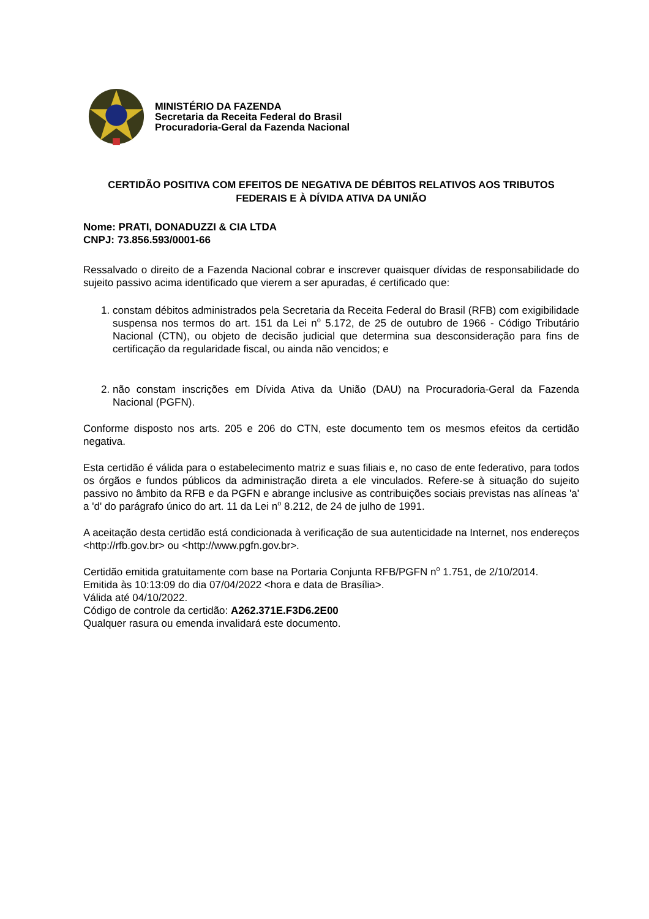MINISTÉRIO DA FAZENDA
Secretaria da Receita Federal do Brasil
Procuradoria-Geral da Fazenda Nacional
CERTIDÃO POSITIVA COM EFEITOS DE NEGATIVA DE DÉBITOS RELATIVOS AOS TRIBUTOS FEDERAIS E À DÍVIDA ATIVA DA UNIÃO
Nome: PRATI, DONADUZZI & CIA LTDA
CNPJ: 73.856.593/0001-66
Ressalvado o direito de a Fazenda Nacional cobrar e inscrever quaisquer dívidas de responsabilidade do sujeito passivo acima identificado que vierem a ser apuradas, é certificado que:
1. constam débitos administrados pela Secretaria da Receita Federal do Brasil (RFB) com exigibilidade suspensa nos termos do art. 151 da Lei n<sup>o</sup> 5.172, de 25 de outubro de 1966 - Código Tributário Nacional (CTN), ou objeto de decisão judicial que determina sua desconsideração para fins de certificação da regularidade fiscal, ou ainda não vencidos; e
2. não constam inscrições em Dívida Ativa da União (DAU) na Procuradoria-Geral da Fazenda Nacional (PGFN).
Conforme disposto nos arts. 205 e 206 do CTN, este documento tem os mesmos efeitos da certidão negativa.
Esta certidão é válida para o estabelecimento matriz e suas filiais e, no caso de ente federativo, para todos os órgãos e fundos públicos da administração direta a ele vinculados. Refere-se à situação do sujeito passivo no âmbito da RFB e da PGFN e abrange inclusive as contribuições sociais previstas nas alíneas 'a' a 'd' do parágrafo único do art. 11 da Lei n<sup>o</sup> 8.212, de 24 de julho de 1991.
A aceitação desta certidão está condicionada à verificação de sua autenticidade na Internet, nos endereços <http://rfb.gov.br> ou <http://www.pgfn.gov.br>.
Certidão emitida gratuitamente com base na Portaria Conjunta RFB/PGFN n<sup>o</sup> 1.751, de 2/10/2014.
Emitida às 10:13:09 do dia 07/04/2022 <hora e data de Brasília>.
Válida até 04/10/2022.
Código de controle da certidão: A262.371E.F3D6.2E00
Qualquer rasura ou emenda invalidará este documento.